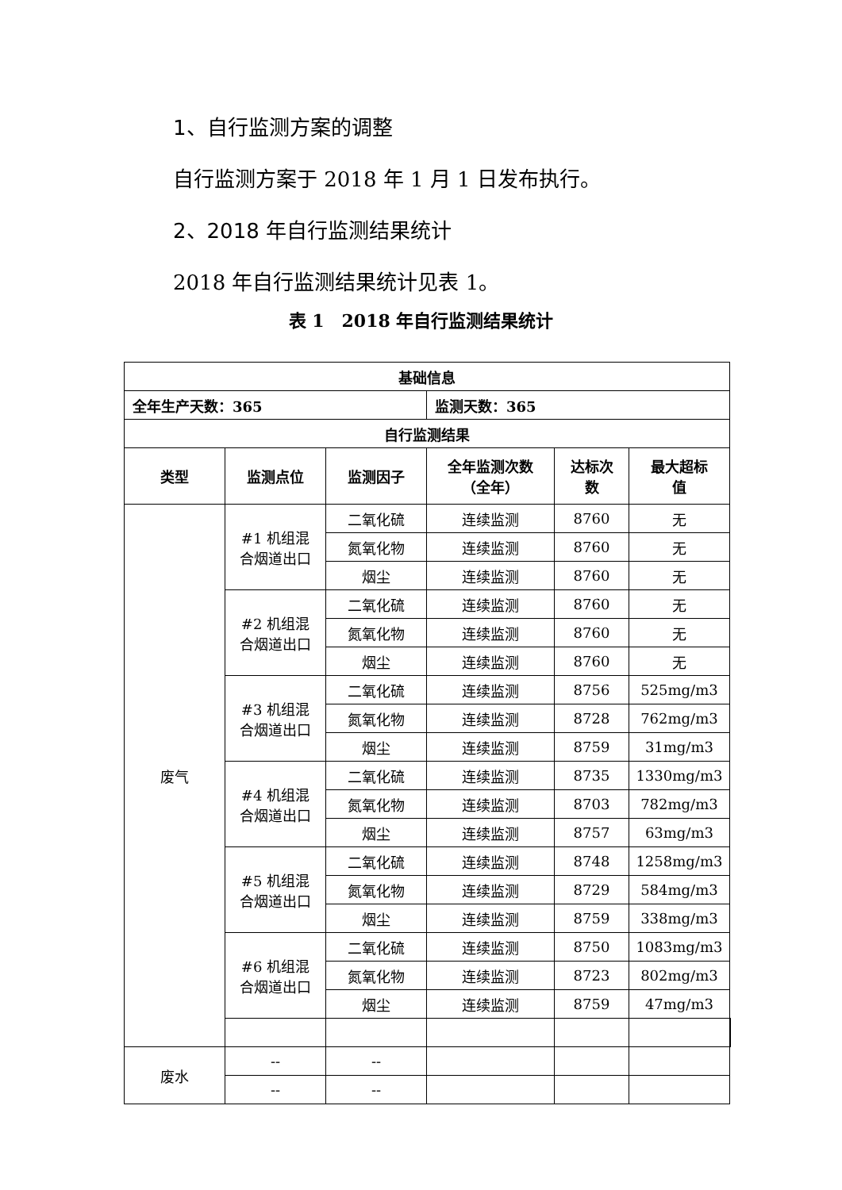1、自行监测方案的调整
自行监测方案于 2018 年 1 月 1 日发布执行。
2、2018 年自行监测结果统计
2018 年自行监测结果统计见表 1。
表 1　2018 年自行监测结果统计
| 基础信息 | | | | | | |
| --- | --- | --- | --- | --- | --- | --- |
| 全年生产天数：365 | | | 监测天数：365 | | | |
| 自行监测结果 | | | | | | |
| 类型 | 监测点位 | 监测因子 | 全年监测次数 （全年） | 达标次 数 | 最大超标 值 | |
| 废气 | #1 机组混 合烟道出口 | 二氧化硫 | 连续监测 | 8760 | 无 | |
| | | 氮氧化物 | 连续监测 | 8760 | 无 | |
| | | 烟尘 | 连续监测 | 8760 | 无 | |
| | #2 机组混 合烟道出口 | 二氧化硫 | 连续监测 | 8760 | 无 | |
| | | 氮氧化物 | 连续监测 | 8760 | 无 | |
| | | 烟尘 | 连续监测 | 8760 | 无 | |
| | #3 机组混 合烟道出口 | 二氧化硫 | 连续监测 | 8756 | 525mg/m3 | |
| | | 氮氧化物 | 连续监测 | 8728 | 762mg/m3 | |
| | | 烟尘 | 连续监测 | 8759 | 31mg/m3 | |
| | #4 机组混 合烟道出口 | 二氧化硫 | 连续监测 | 8735 | 1330mg/m3 | |
| | | 氮氧化物 | 连续监测 | 8703 | 782mg/m3 | |
| | | 烟尘 | 连续监测 | 8757 | 63mg/m3 | |
| | #5 机组混 合烟道出口 | 二氧化硫 | 连续监测 | 8748 | 1258mg/m3 | |
| | | 氮氧化物 | 连续监测 | 8729 | 584mg/m3 | |
| | | 烟尘 | 连续监测 | 8759 | 338mg/m3 | |
| | #6 机组混 合烟道出口 | 二氧化硫 | 连续监测 | 8750 | 1083mg/m3 | |
| | | 氮氧化物 | 连续监测 | 8723 | 802mg/m3 | |
| | | 烟尘 | 连续监测 | 8759 | 47mg/m3 | |
| 废水 | -- | -- | | | | |
| | -- | -- | | | | |